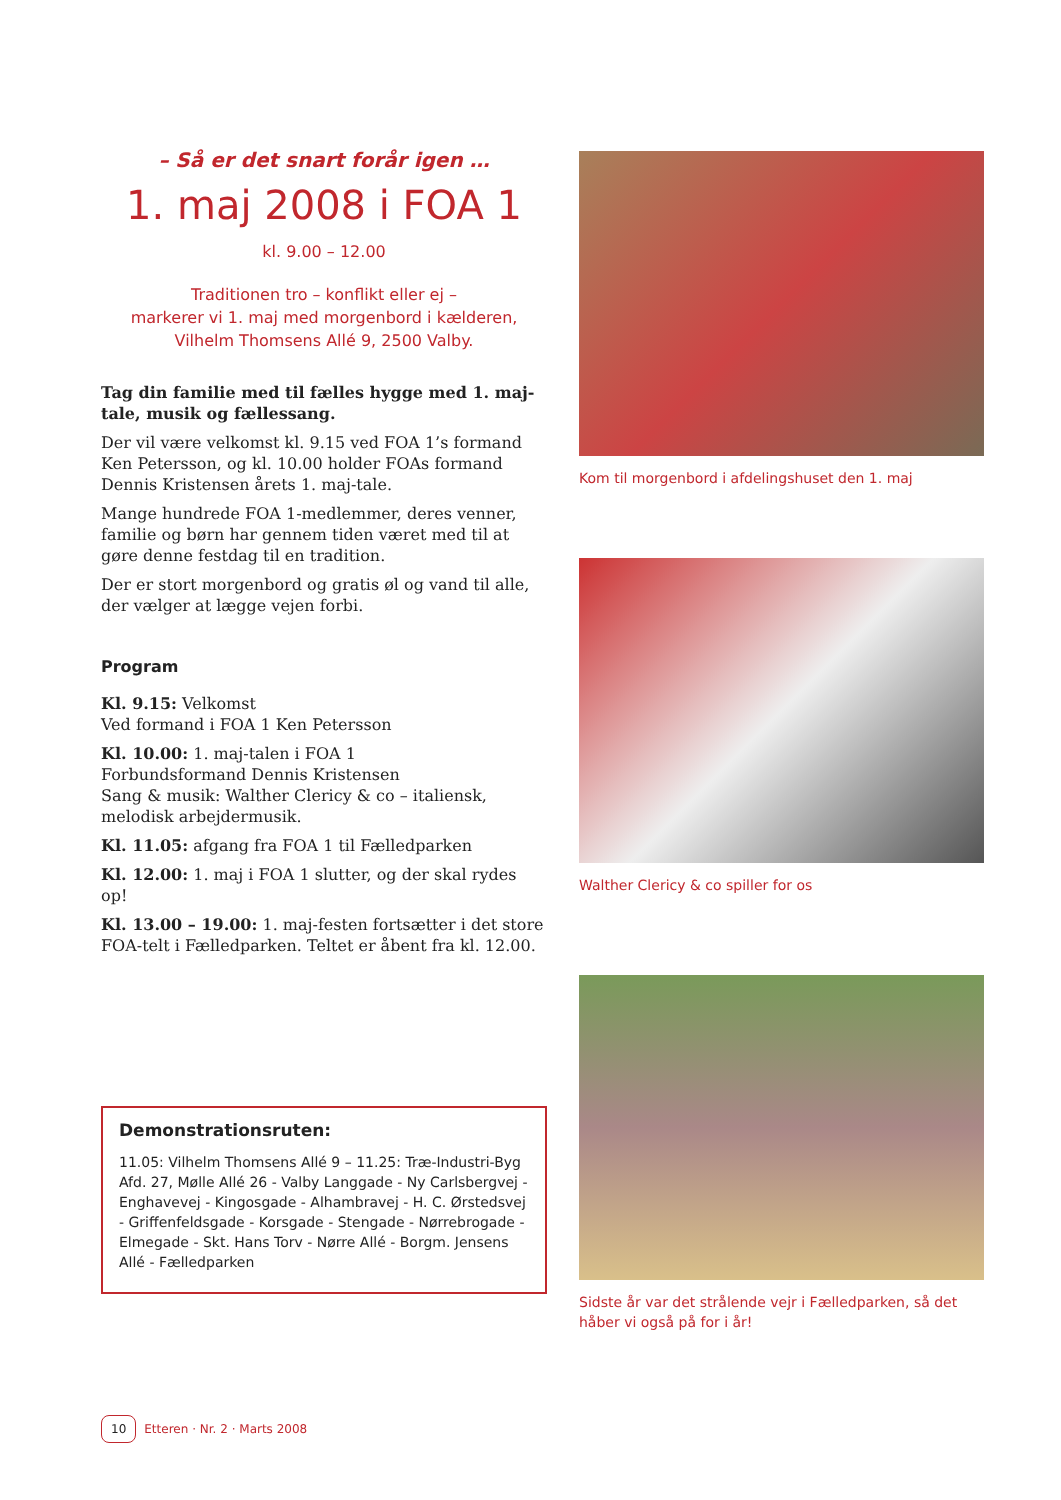– Så er det snart forår igen …
1. maj 2008 i FOA 1
kl. 9.00 – 12.00
Traditionen tro – konflikt eller ej –
markerer vi 1. maj med morgenbord i kælderen,
Vilhelm Thomsens Allé 9, 2500 Valby.
Tag din familie med til fælles hygge med 1. maj-tale, musik og fællessang.
Der vil være velkomst kl. 9.15 ved FOA 1’s formand Ken Petersson, og kl. 10.00 holder FOAs formand Dennis Kri­stensen årets 1. maj-tale.
Mange hundrede FOA 1-medlemmer, deres venner, fami­lie og børn har gennem tiden været med til at gøre denne festdag til en tradition.
Der er stort morgenbord og gratis øl og vand til alle, der vælger at lægge vejen forbi.
Program
Kl. 9.15: Velkomst
Ved formand i FOA 1 Ken Petersson
Kl. 10.00: 1. maj-talen i FOA 1
Forbundsformand Dennis Kristensen
Sang & musik: Walther Clericy & co – italiensk, melodisk arbejdermusik.
Kl. 11.05: afgang fra FOA 1 til Fælledparken
Kl. 12.00: 1. maj i FOA 1 slutter, og der skal rydes op!
Kl. 13.00 – 19.00: 1. maj-festen fortsætter i det store FOA-telt i Fælledparken. Teltet er åbent fra kl. 12.00.
Demonstrationsruten:
11.05: Vilhelm Thomsens Allé 9 – 11.25: Træ-Industri-Byg Afd. 27, Mølle Allé 26 - Valby Langgade - Ny Carlsbergvej - Enghavevej - Kingosgade - Alhambravej - H. C. Ørsteds­vej - Griffenfeldsgade - Korsgade - Stengade - Nørrebro­gade - Elmegade - Skt. Hans Torv - Nørre Allé - Borgm. Jensens Allé - Fælledparken
Kom til morgenbord i afdelingshuset den 1. maj
Walther Clericy & co spiller for os
Sidste år var det strålende vejr i Fælledparken, så det håber vi også på for i år!
10 Etteren · Nr. 2 · Marts 2008